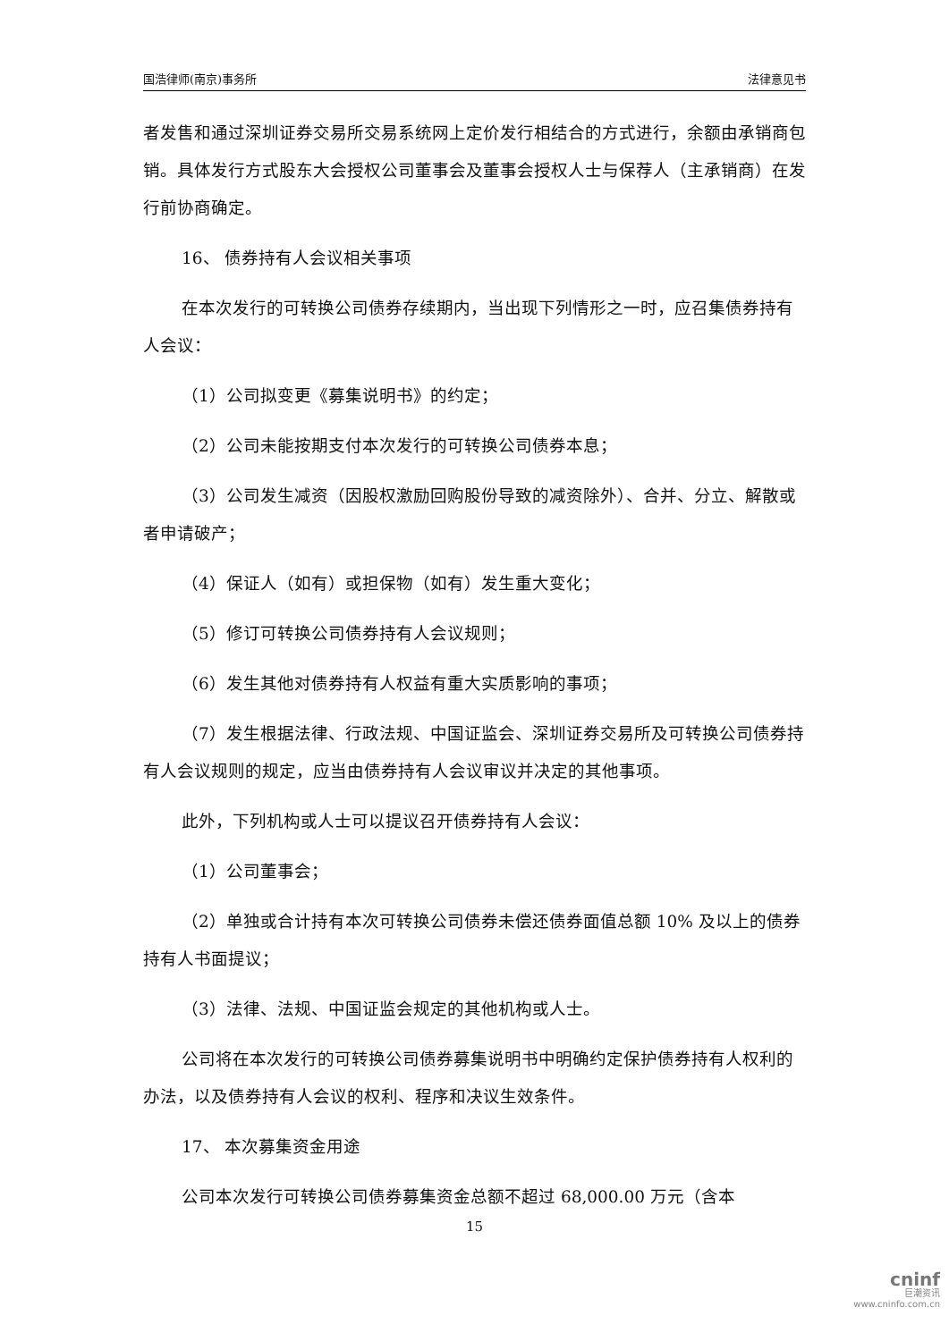国浩律师(南京)事务所 法律意见书
者发售和通过深圳证券交易所交易系统网上定价发行相结合的方式进行，余额由承销商包销。具体发行方式股东大会授权公司董事会及董事会授权人士与保荐人（主承销商）在发行前协商确定。
16、 债券持有人会议相关事项
在本次发行的可转换公司债券存续期内，当出现下列情形之一时，应召集债券持有人会议：
（1）公司拟变更《募集说明书》的约定；
（2）公司未能按期支付本次发行的可转换公司债券本息；
（3）公司发生减资（因股权激励回购股份导致的减资除外）、合并、分立、解散或者申请破产；
（4）保证人（如有）或担保物（如有）发生重大变化；
（5）修订可转换公司债券持有人会议规则；
（6）发生其他对债券持有人权益有重大实质影响的事项；
（7）发生根据法律、行政法规、中国证监会、深圳证券交易所及可转换公司债券持有人会议规则的规定，应当由债券持有人会议审议并决定的其他事项。
此外，下列机构或人士可以提议召开债券持有人会议：
（1）公司董事会；
（2）单独或合计持有本次可转换公司债券未偿还债券面值总额 10% 及以上的债券持有人书面提议；
（3）法律、法规、中国证监会规定的其他机构或人士。
公司将在本次发行的可转换公司债券募集说明书中明确约定保护债券持有人权利的办法，以及债券持有人会议的权利、程序和决议生效条件。
17、 本次募集资金用途
公司本次发行可转换公司债券募集资金总额不超过 68,000.00 万元（含本
15
cninf
巨潮资讯
www.cninfo.com.cn